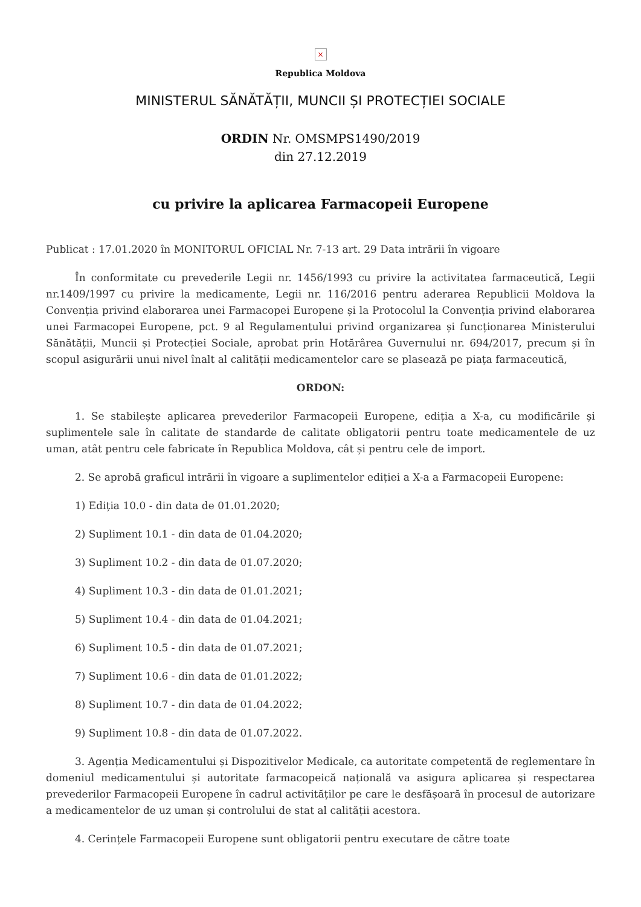×
Republica Moldova
MINISTERUL SĂNĂTĂȚII, MUNCII ȘI PROTECȚIEI SOCIALE
ORDIN Nr. OMSMPS1490/2019
din 27.12.2019
cu privire la aplicarea Farmacopeii Europene
Publicat : 17.01.2020 în MONITORUL OFICIAL Nr. 7-13 art. 29 Data intrării în vigoare
În conformitate cu prevederile Legii nr. 1456/1993 cu privire la activitatea farmaceutică, Legii nr.1409/1997 cu privire la medicamente, Legii nr. 116/2016 pentru aderarea Republicii Moldova la Convenția privind elaborarea unei Farmacopei Europene și la Protocolul la Convenția privind elaborarea unei Farmacopei Europene, pct. 9 al Regulamentului privind organizarea și funcționarea Ministerului Sănătății, Muncii și Protecției Sociale, aprobat prin Hotărârea Guvernului nr. 694/2017, precum și în scopul asigurării unui nivel înalt al calității medicamentelor care se plasează pe piața farmaceutică,
ORDON:
1. Se stabilește aplicarea prevederilor Farmacopeii Europene, ediția a X-a, cu modificările și suplimentele sale în calitate de standarde de calitate obligatorii pentru toate medicamentele de uz uman, atât pentru cele fabricate în Republica Moldova, cât și pentru cele de import.
2. Se aprobă graficul intrării în vigoare a suplimentelor ediției a X-a a Farmacopeii Europene:
1) Ediția 10.0 - din data de 01.01.2020;
2) Supliment 10.1 - din data de 01.04.2020;
3) Supliment 10.2 - din data de 01.07.2020;
4) Supliment 10.3 - din data de 01.01.2021;
5) Supliment 10.4 - din data de 01.04.2021;
6) Supliment 10.5 - din data de 01.07.2021;
7) Supliment 10.6 - din data de 01.01.2022;
8) Supliment 10.7 - din data de 01.04.2022;
9) Supliment 10.8 - din data de 01.07.2022.
3. Agenția Medicamentului și Dispozitivelor Medicale, ca autoritate competentă de reglementare în domeniul medicamentului și autoritate farmacopeică națională va asigura aplicarea și respectarea prevederilor Farmacopeii Europene în cadrul activităților pe care le desfășoară în procesul de autorizare a medicamentelor de uz uman și controlului de stat al calității acestora.
4. Cerințele Farmacopeii Europene sunt obligatorii pentru executare de către toate